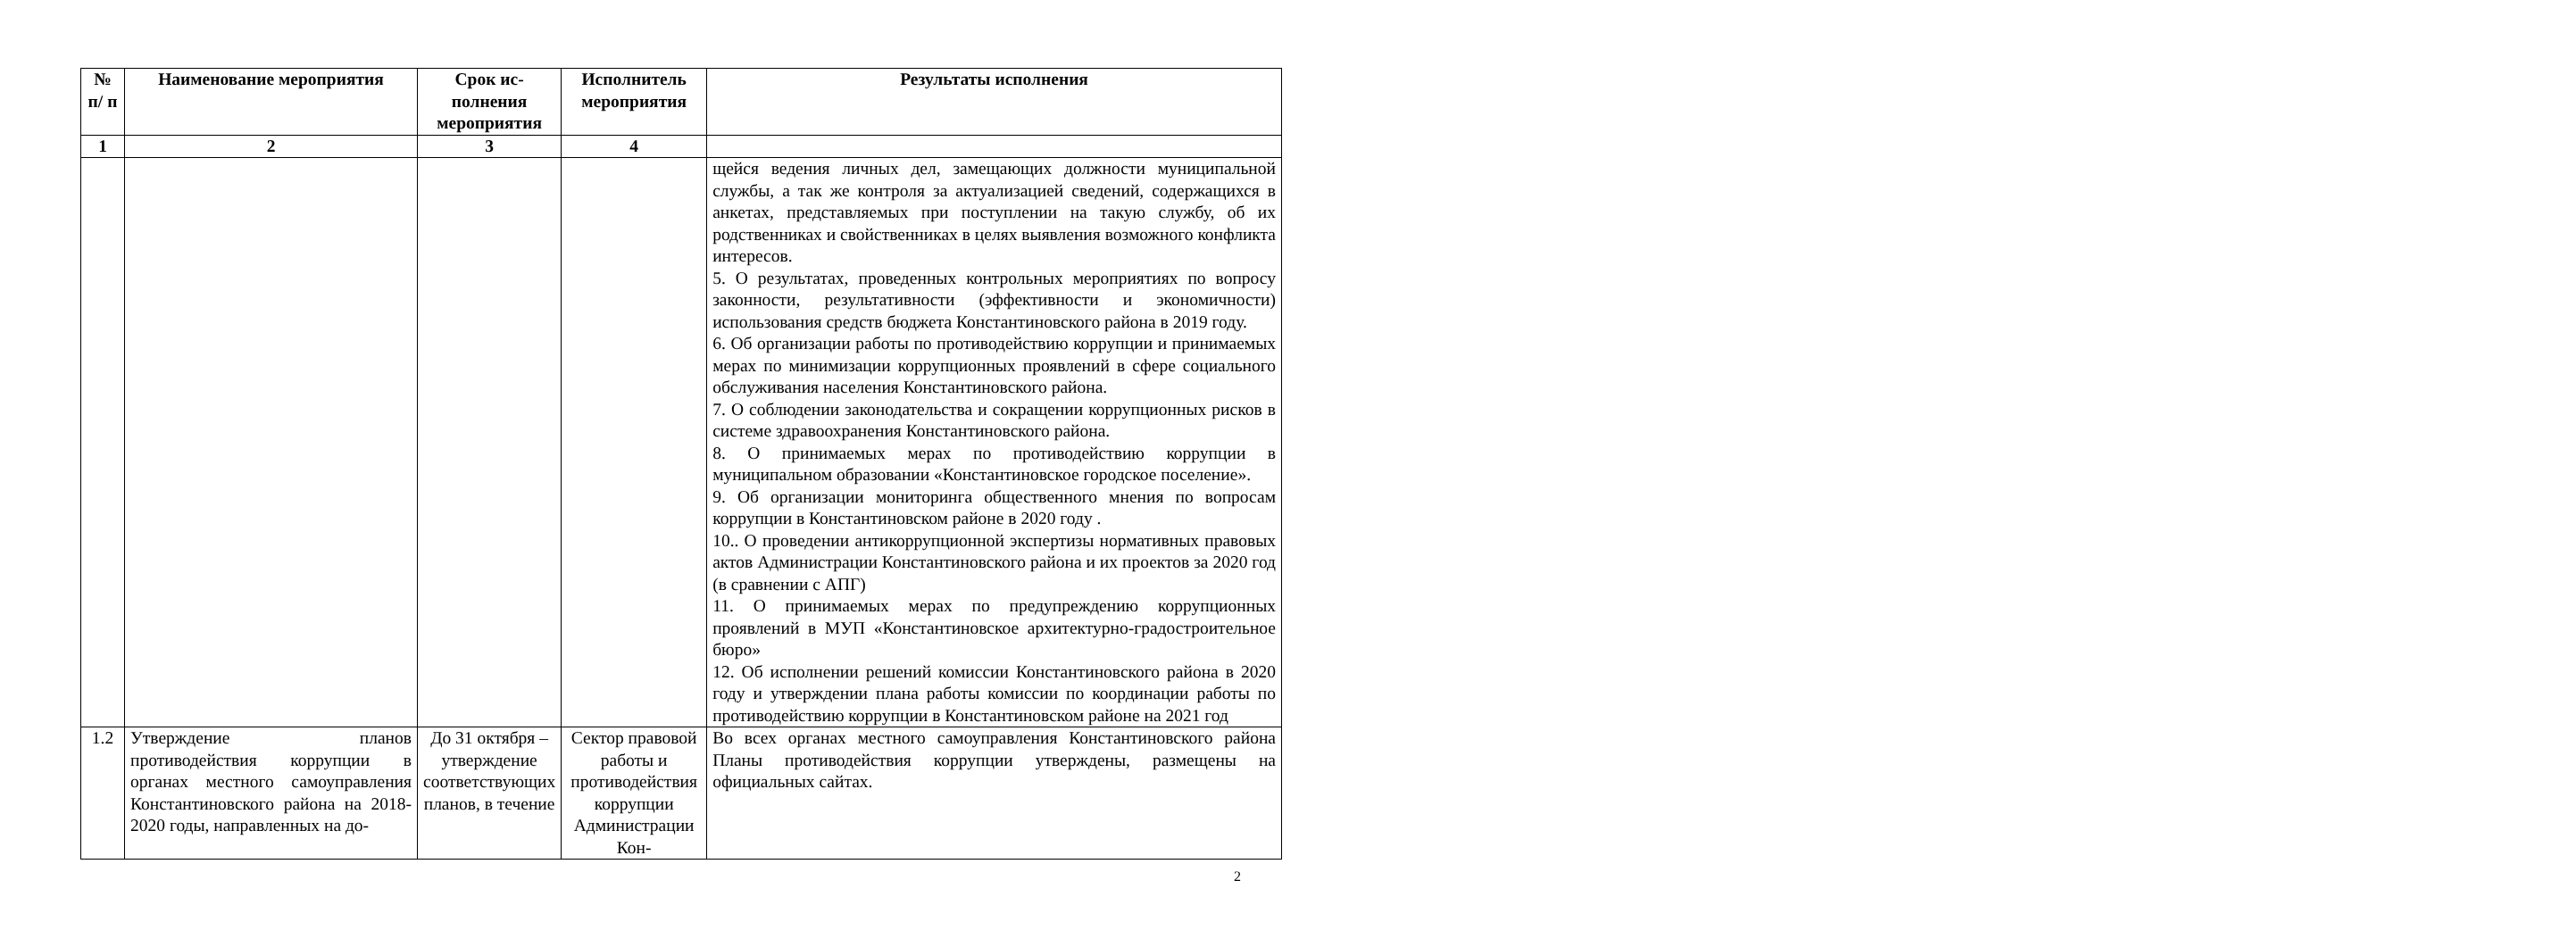| № п/ п | Наименование мероприятия | Срок ис­полнения мероприя­тия | Исполнитель мероприятия | Результаты исполнения |
| --- | --- | --- | --- | --- |
| 1 | 2 | 3 | 4 | |
| | | | | щейся ведения личных дел, замещающих должности муниципальной службы, а так же контроля за актуализацией сведений, содержащихся в анкетах, представляемых при поступлении на такую службу, об их родственниках и свойственниках в целях выявления возможного конфликта интересов. 5. О результатах, проведенных контрольных мероприятиях по вопросу законности, результативности (эффективности и экономичности) использования средств бюджета Константиновского района в 2019 году. 6. Об организации работы по противодействию коррупции и принимаемых мерах по минимизации коррупционных проявлений в сфере социального обслуживания населения Константиновского района. 7. О соблюдении законодательства и сокращении коррупционных рисков в системе здравоохранения Константиновского района. 8. О принимаемых мерах по противодействию коррупции в муниципальном образовании «Константиновское городское поселение». 9. Об организации мониторинга общественного мнения по вопросам коррупции в Константиновском районе в 2020 году . 10.. О проведении антикоррупционной экспертизы нормативных правовых актов Администрации Константиновского района и их проектов за 2020 год (в сравнении с АПГ) 11. О принимаемых мерах по предупреждению коррупционных проявлений в МУП «Константиновское архитектурно-градостроительное бюро» 12. Об исполнении решений комиссии Константиновского района в 2020 году и утверждении плана работы комиссии по координации работы по противодействию коррупции в Константиновском районе на 2021 год |
| 1.2 | Утверждение планов противодействия коррупции в органах местного самоуправления Константиновского района на 2018-2020 годы, направленных на до- | До 31 октября – утверждение соответствующих планов, в течение | Сектор правовой работы и противодействия коррупции Администрации Кон- | Во всех органах местного самоуправления Константиновского района Планы противодействия коррупции утверждены, размещены на официальных сайтах. |
2